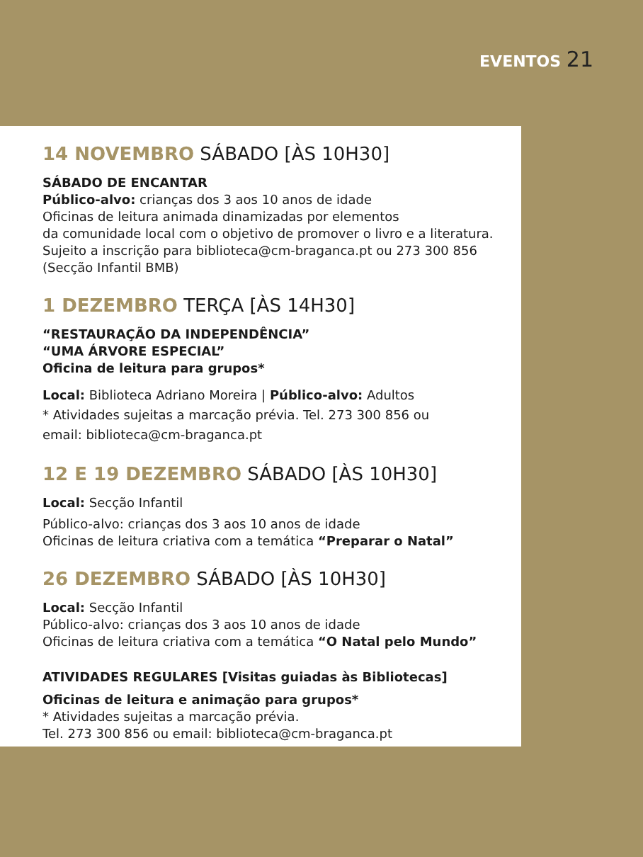EVENTOS 21
14 NOVEMBRO SÁBADO [ÀS 10H30]
SÁBADO DE ENCANTAR
Público-alvo: crianças dos 3 aos 10 anos de idade
Oficinas de leitura animada dinamizadas por elementos
da comunidade local com o objetivo de promover o livro e a literatura. Sujeito a inscrição para biblioteca@cm-braganca.pt ou 273 300 856 (Secção Infantil BMB)
1 DEZEMBRO TERÇA [ÀS 14H30]
“RESTAURAÇÃO DA INDEPENDÊNCIA”
“UMA ÁRVORE ESPECIAL”
Oficina de leitura para grupos*
Local: Biblioteca Adriano Moreira | Público-alvo: Adultos
* Atividades sujeitas a marcação prévia. Tel. 273 300 856 ou
email: biblioteca@cm-braganca.pt
12 E 19 DEZEMBRO SÁBADO [ÀS 10H30]
Local: Secção Infantil
Público-alvo: crianças dos 3 aos 10 anos de idade
Oficinas de leitura criativa com a temática “Preparar o Natal”
26 DEZEMBRO SÁBADO [ÀS 10H30]
Local: Secção Infantil
Público-alvo: crianças dos 3 aos 10 anos de idade
Oficinas de leitura criativa com a temática “O Natal pelo Mundo”
ATIVIDADES REGULARES [Visitas guiadas às Bibliotecas]
Oficinas de leitura e animação para grupos*
* Atividades sujeitas a marcação prévia.
Tel. 273 300 856 ou email: biblioteca@cm-braganca.pt